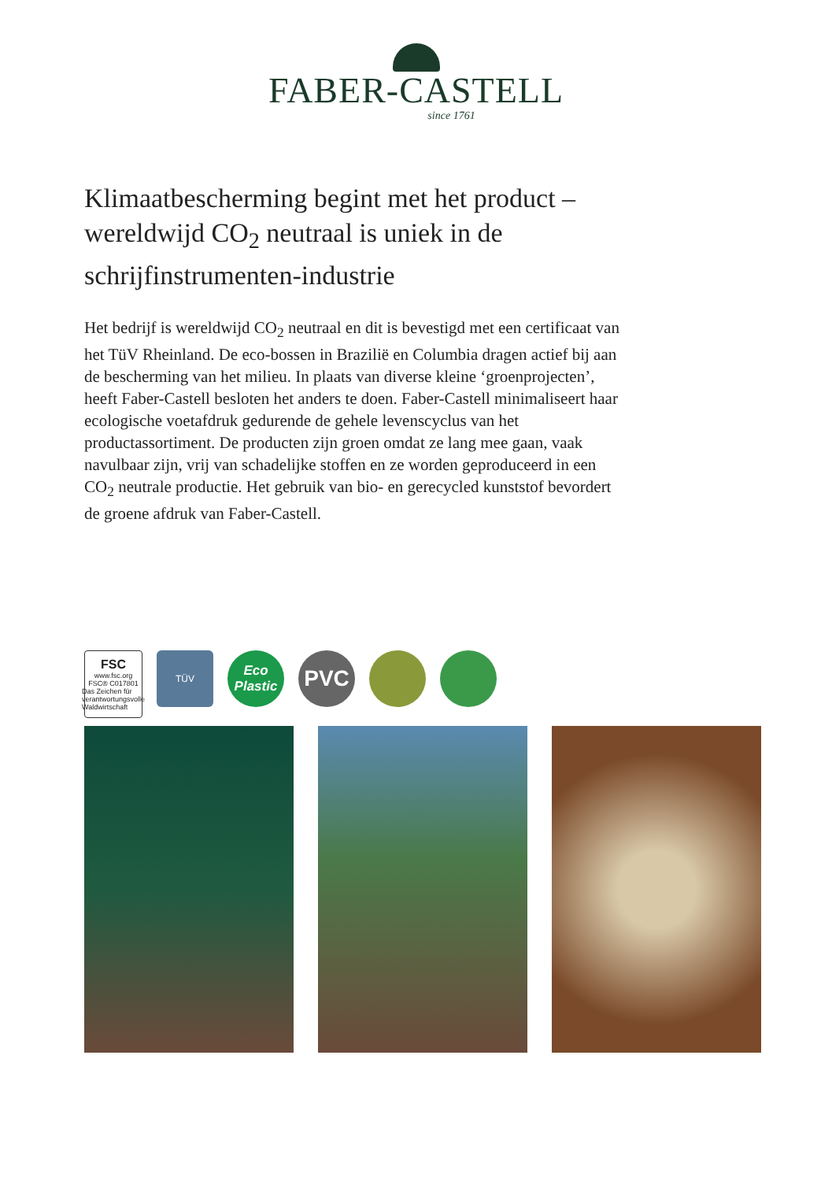FABER-CASTELL
since 1761
Klimaatbescherming begint met het product – wereldwijd CO<sub>2</sub> neutraal is uniek in de schrijfinstrumenten-industrie
Het bedrijf is wereldwijd CO<sub>2</sub> neutraal en dit is bevestigd met een certificaat van het TüV Rheinland. De eco-bossen in Brazilië en Columbia dragen actief bij aan de bescherming van het milieu. In plaats van diverse kleine ‘groenprojecten’, heeft Faber-Castell besloten het anders te doen. Faber-Castell minimaliseert haar ecologische voetafdruk gedurende de gehele levenscyclus van het productassortiment. De producten zijn groen omdat ze lang mee gaan, vaak navulbaar zijn, vrij van schadelijke stoffen en ze worden geproduceerd in een CO<sub>2</sub> neutrale productie. Het gebruik van bio- en gerecycled kunststof bevordert de groene afdruk van Faber-Castell.
FSC
www.fsc.org
FSC® C017801
Das Zeichen für verantwortungsvolle Waldwirtschaft
TÜV
Eco
Plastic
PVC